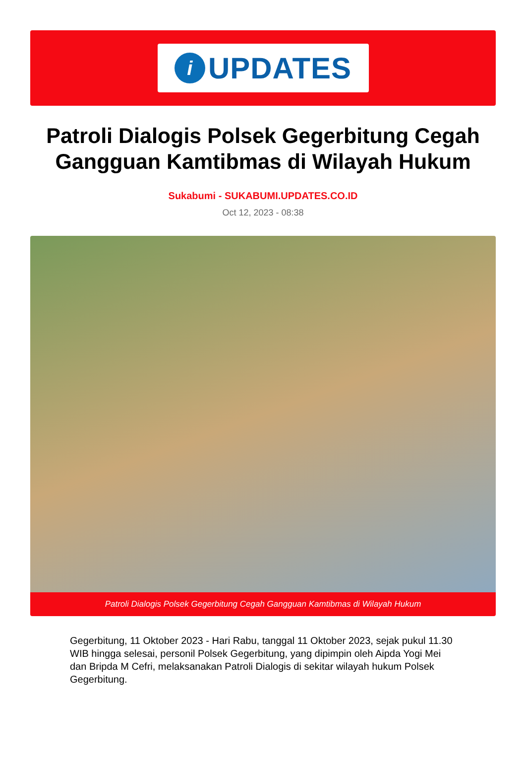i
UPDATES
Patroli Dialogis Polsek Gegerbitung Cegah Gangguan Kamtibmas di Wilayah Hukum
Sukabumi - SUKABUMI.UPDATES.CO.ID
Oct 12, 2023 - 08:38
Patroli Dialogis Polsek Gegerbitung Cegah Gangguan Kamtibmas di Wilayah Hukum
Gegerbitung, 11 Oktober 2023 - Hari Rabu, tanggal 11 Oktober 2023, sejak pukul 11.30 WIB hingga selesai, personil Polsek Gegerbitung, yang dipimpin oleh Aipda Yogi Mei dan Bripda M Cefri, melaksanakan Patroli Dialogis di sekitar wilayah hukum Polsek Gegerbitung.